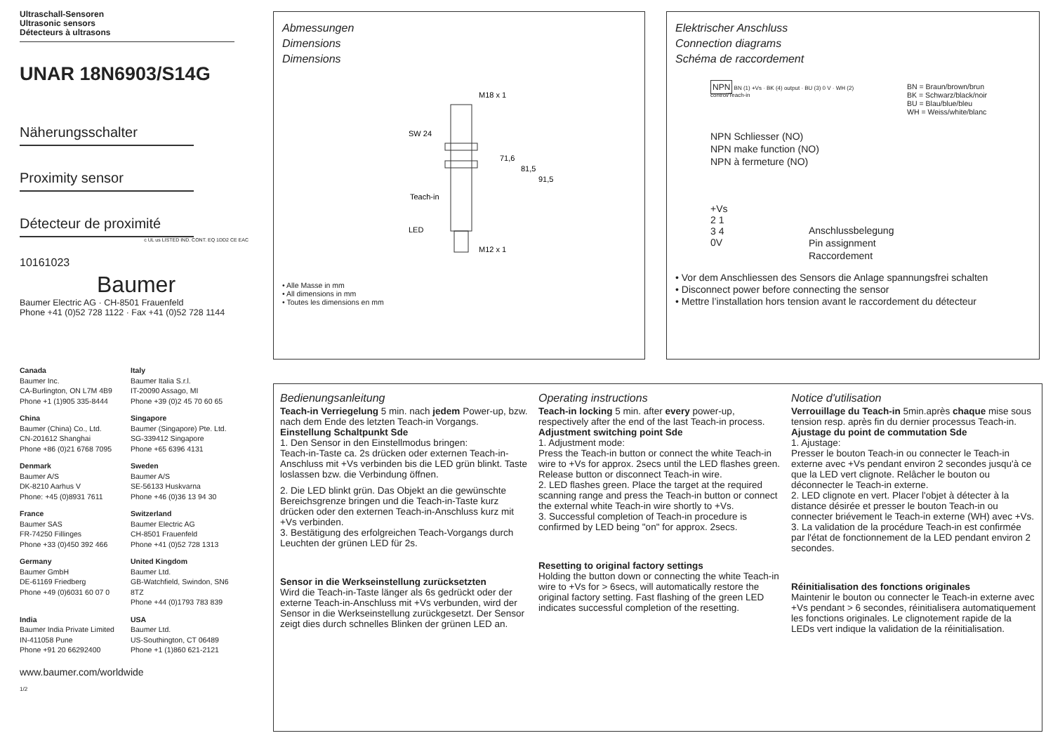Ultraschall-Sensoren
Ultrasonic sensors
Détecteurs à ultrasons
UNAR 18N6903/S14G
Näherungsschalter
Proximity sensor
Détecteur de proximité
c UL us LISTED IND. CONT. EQ 1DD2 CE EAC
10161023
Baumer
Baumer Electric AG · CH-8501 Frauenfeld
Phone +41 (0)52 728 1122 · Fax +41 (0)52 728 1144
Canada
Baumer Inc.
CA-Burlington, ON L7M 4B9
Phone +1 (1)905 335-8444
Italy
Baumer Italia S.r.l.
IT-20090 Assago, MI
Phone +39 (0)2 45 70 60 65
China
Baumer (China) Co., Ltd.
CN-201612 Shanghai
Phone +86 (0)21 6768 7095
Singapore
Baumer (Singapore) Pte. Ltd.
SG-339412 Singapore
Phone +65 6396 4131
Denmark
Baumer A/S
DK-8210 Aarhus V
Phone: +45 (0)8931 7611
Sweden
Baumer A/S
SE-56133 Huskvarna
Phone +46 (0)36 13 94 30
France
Baumer SAS
FR-74250 Fillinges
Phone +33 (0)450 392 466
Switzerland
Baumer Electric AG
CH-8501 Frauenfeld
Phone +41 (0)52 728 1313
Germany
Baumer GmbH
DE-61169 Friedberg
Phone +49 (0)6031 60 07 0
United Kingdom
Baumer Ltd.
GB-Watchfield, Swindon, SN6 8TZ
Phone +44 (0)1793 783 839
India
Baumer India Private Limited
IN-411058 Pune
Phone +91 20 66292400
USA
Baumer Ltd.
US-Southington, CT 06489
Phone +1 (1)860 621-2121
www.baumer.com/worldwide
1/2
Abmessungen
Dimensions
Dimensions
M18 x 1
SW 24
71,6
81,5
91,5
Teach-in
LED
M12 x 1
• Alle Masse in mm
• All dimensions in mm
• Toutes les dimensions en mm
Elektrischer Anschluss
Connection diagrams
Schéma de raccordement
NPN BN (1) +Vs · BK (4) output · BU (3) 0 V · WH (2) control/Teach-in
BN = Braun/brown/brun
BK = Schwarz/black/noir
BU = Blau/blue/bleu
WH = Weiss/white/blanc
NPN Schliesser (NO)
NPN make function (NO)
NPN à fermeture (NO)
+Vs
2 1
3 4
0V
Anschlussbelegung
Pin assignment
Raccordement
• Vor dem Anschliessen des Sensors die Anlage spannungsfrei schalten
• Disconnect power before connecting the sensor
• Mettre l’installation hors tension avant le raccordement du détecteur
Bedienungsanleitung
Teach-in Verriegelung 5 min. nach jedem Power-up, bzw. nach dem Ende des letzten Teach-in Vorgangs.
Einstellung Schaltpunkt Sde
1. Den Sensor in den Einstellmodus bringen:
Teach-in-Taste ca. 2s drücken oder externen Teach-in-Anschluss mit +Vs verbinden bis die LED grün blinkt. Taste loslassen bzw. die Verbindung öffnen.
2. Die LED blinkt grün. Das Objekt an die gewünschte Bereichsgrenze bringen und die Teach-in-Taste kurz drücken oder den externen Teach-in-Anschluss kurz mit +Vs verbinden.
3. Bestätigung des erfolgreichen Teach-Vorgangs durch Leuchten der grünen LED für 2s.
Sensor in die Werkseinstellung zurücksetzten
Wird die Teach-in-Taste länger als 6s gedrückt oder der externe Teach-in-Anschluss mit +Vs verbunden, wird der Sensor in die Werkseinstellung zurückgesetzt. Der Sensor zeigt dies durch schnelles Blinken der grünen LED an.
Operating instructions
Teach-in locking 5 min. after every power-up, respectively after the end of the last Teach-in process.
Adjustment switching point Sde
1. Adjustment mode:
Press the Teach-in button or connect the white Teach-in wire to +Vs for approx. 2secs until the LED flashes green. Release button or disconnect Teach-in wire.
2. LED flashes green. Place the target at the required scanning range and press the Teach-in button or connect the external white Teach-in wire shortly to +Vs.
3. Successful completion of Teach-in procedure is confirmed by LED being "on" for approx. 2secs.
Resetting to original factory settings
Holding the button down or connecting the white Teach-in wire to +Vs for > 6secs, will automatically restore the original factory setting. Fast flashing of the green LED indicates successful completion of the resetting.
Notice d'utilisation
Verrouillage du Teach-in 5min.après chaque mise sous tension resp. après fin du dernier processus Teach-in.
Ajustage du point de commutation Sde
1. Ajustage:
Presser le bouton Teach-in ou connecter le Teach-in externe avec +Vs pendant environ 2 secondes jusqu'à ce que la LED vert clignote. Relâcher le bouton ou déconnecter le Teach-in externe.
2. LED clignote en vert. Placer l'objet à détecter à la distance désirée et presser le bouton Teach-in ou connecter briévement le Teach-in externe (WH) avec +Vs.
3. La validation de la procédure Teach-in est confirmée par l'état de fonctionnement de la LED pendant environ 2 secondes.
Réinitialisation des fonctions originales
Maintenir le bouton ou connecter le Teach-in externe avec +Vs pendant > 6 secondes, réinitialisera automatiquement les fonctions originales. Le clignotement rapide de la LEDs vert indique la validation de la réinitialisation.